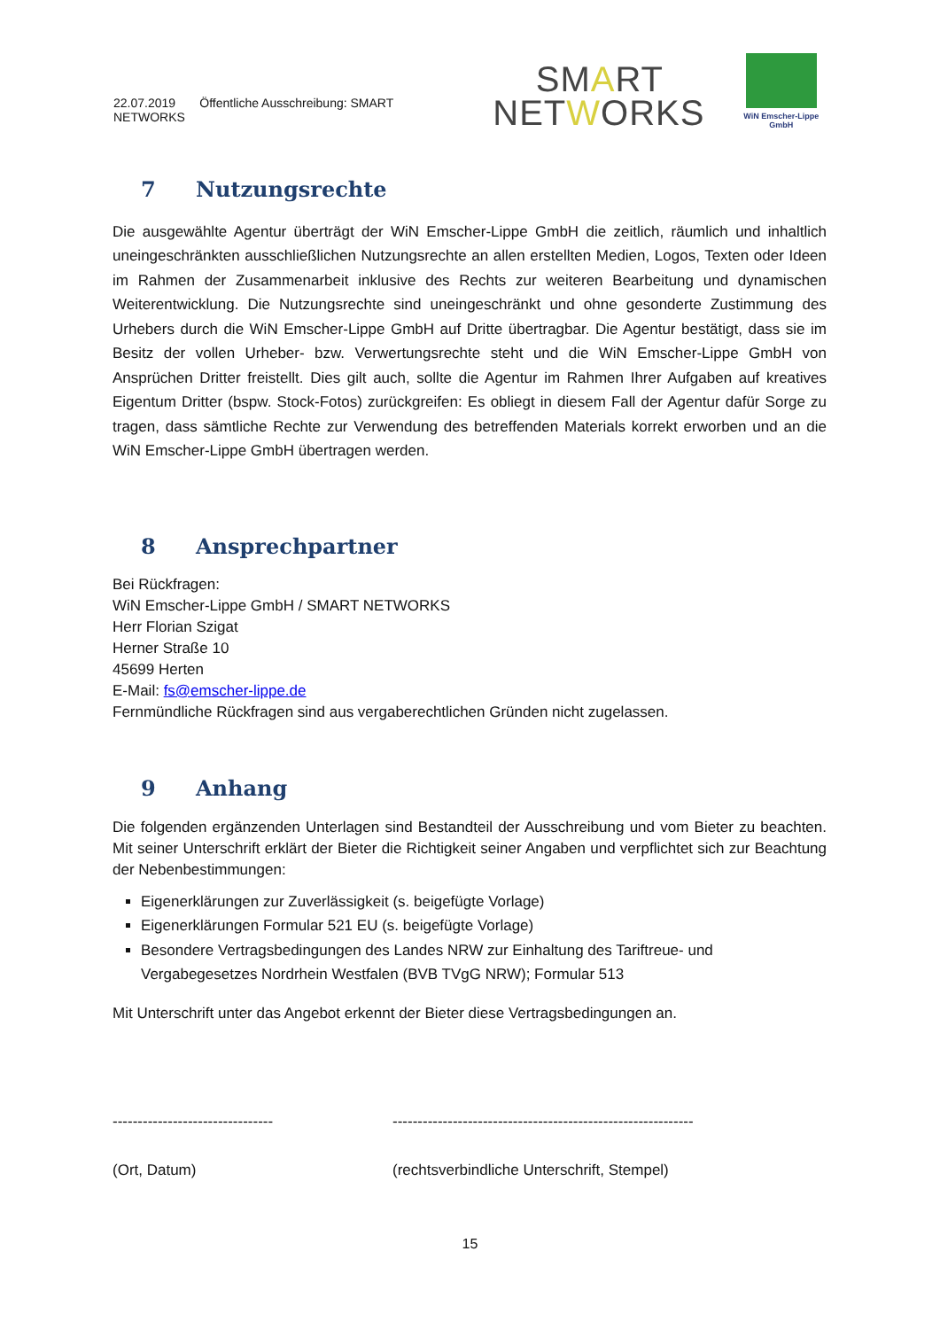22.07.2019 Öffentliche Ausschreibung: SMART NETWORKS
SMART
NETWORKS
WiN Emscher-Lippe GmbH
7 Nutzungsrechte
Die ausgewählte Agentur überträgt der WiN Emscher-Lippe GmbH die zeitlich, räumlich und inhaltlich uneingeschränkten ausschließlichen Nutzungsrechte an allen erstellten Medien, Logos, Texten oder Ideen im Rahmen der Zusammenarbeit inklusive des Rechts zur weiteren Bearbeitung und dynamischen Weiterentwicklung. Die Nutzungsrechte sind uneingeschränkt und ohne gesonderte Zustimmung des Urhebers durch die WiN Emscher-Lippe GmbH auf Dritte übertragbar. Die Agentur bestätigt, dass sie im Besitz der vollen Urheber- bzw. Verwertungsrechte steht und die WiN Emscher-Lippe GmbH von Ansprüchen Dritter freistellt. Dies gilt auch, sollte die Agentur im Rahmen Ihrer Aufgaben auf kreatives Eigentum Dritter (bspw. Stock-Fotos) zurückgreifen: Es obliegt in diesem Fall der Agentur dafür Sorge zu tragen, dass sämtliche Rechte zur Verwendung des betreffenden Materials korrekt erworben und an die WiN Emscher-Lippe GmbH übertragen werden.
8 Ansprechpartner
Bei Rückfragen:
WiN Emscher-Lippe GmbH / SMART NETWORKS
Herr Florian Szigat
Herner Straße 10
45699 Herten
E-Mail: fs@emscher-lippe.de
Fernmündliche Rückfragen sind aus vergaberechtlichen Gründen nicht zugelassen.
9 Anhang
Die folgenden ergänzenden Unterlagen sind Bestandteil der Ausschreibung und vom Bieter zu beachten. Mit seiner Unterschrift erklärt der Bieter die Richtigkeit seiner Angaben und verpflichtet sich zur Beachtung der Nebenbestimmungen:
Eigenerklärungen zur Zuverlässigkeit (s. beigefügte Vorlage)
Eigenerklärungen Formular 521 EU (s. beigefügte Vorlage)
Besondere Vertragsbedingungen des Landes NRW zur Einhaltung des Tariftreue- und Vergabegesetzes Nordrhein Westfalen (BVB TVgG NRW); Formular 513
Mit Unterschrift unter das Angebot erkennt der Bieter diese Vertragsbedingungen an.
--------------------------------
(Ort, Datum)
------------------------------------------------------------
(rechtsverbindliche Unterschrift, Stempel)
15